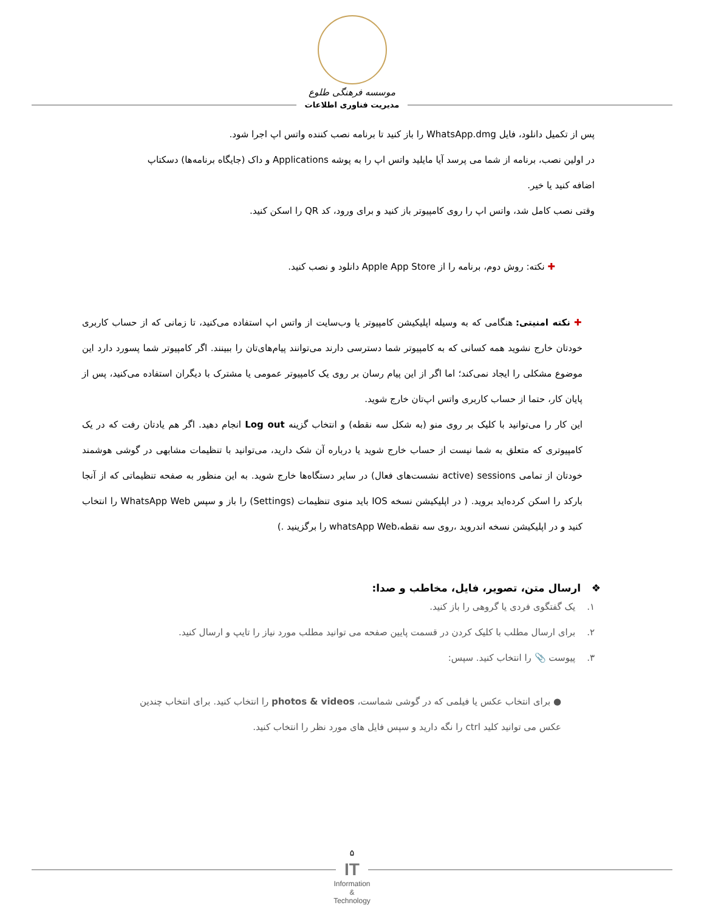موسسه فرهنگی طلوع
مدیریت فناوری اطلاعات
پس از تکمیل دانلود، فایل WhatsApp.dmg را باز کنید تا برنامه نصب کننده واتس اپ اجرا شود.
در اولین نصب، برنامه از شما می پرسد آیا مایلید واتس اپ را به پوشه Applications و داک (جایگاه برنامه‌ها) دسکتاپ اضافه کنید یا خیر.
وقتی نصب کامل شد، واتس اپ را روی کامپیوتر باز کنید و برای ورود، کد QR را اسکن کنید.
✚ نکته: روش دوم، برنامه را از Apple App Store دانلود و نصب کنید.
✚ نکته امنیتی: هنگامی که به وسیله اپلیکیشن کامپیوتر یا وب‌سایت از واتس اپ استفاده می‌کنید، تا زمانی که از حساب کاربری خودتان خارج نشوید همه کسانی که به کامپیوتر شما دسترسی دارند می‌توانند پیام‌های‌تان را ببینند. اگر کامپیوتر شما پسورد دارد این موضوع مشکلی را ایجاد نمی‌کند؛ اما اگر از این پیام رسان بر روی یک کامپیوتر عمومی یا مشترک با دیگران استفاده می‌کنید، پس از پایان کار، حتما از حساب کاربری واتس اپ‌تان خارج شوید.
این کار را می‌توانید با کلیک بر روی منو (به شکل سه نقطه) و انتخاب گزینه Log out انجام دهید. اگر هم یادتان رفت که در یک کامپیوتری که متعلق به شما نیست از حساب خارج شوید یا درباره آن شک دارید، می‌توانید با تنظیمات مشابهی در گوشی هوشمند خودتان از تمامی sessions (active نشست‌های فعال) در سایر دستگاه‌ها خارج شوید. به این منظور به صفحه تنظیماتی که از آنجا بارکد را اسکن کرده‌اید بروید. ( در اپلیکیشن نسخه IOS باید منوی تنظیمات (Settings) را باز و سپس WhatsApp Web را انتخاب کنید و در اپلیکیشن نسخه اندروید ،روی سه نقطه،whatsApp Web را برگزینید .)
❖ ارسال متن، تصویر، فایل، مخاطب و صدا:
۱. یک گفتگوی فردی یا گروهی را باز کنید.
۲. برای ارسال مطلب با کلیک کردن در قسمت پایین صفحه می توانید مطلب مورد نیاز را تایپ و ارسال کنید.
۳. پیوست 📎 را انتخاب کنید. سپس:
● برای انتخاب عکس یا فیلمی که در گوشی شماست، photos & videos را انتخاب کنید. برای انتخاب چندین عکس می توانید کلید ctrl را نگه دارید و سپس فایل های مورد نظر را انتخاب کنید.
۵
IT
Information
&
Technology